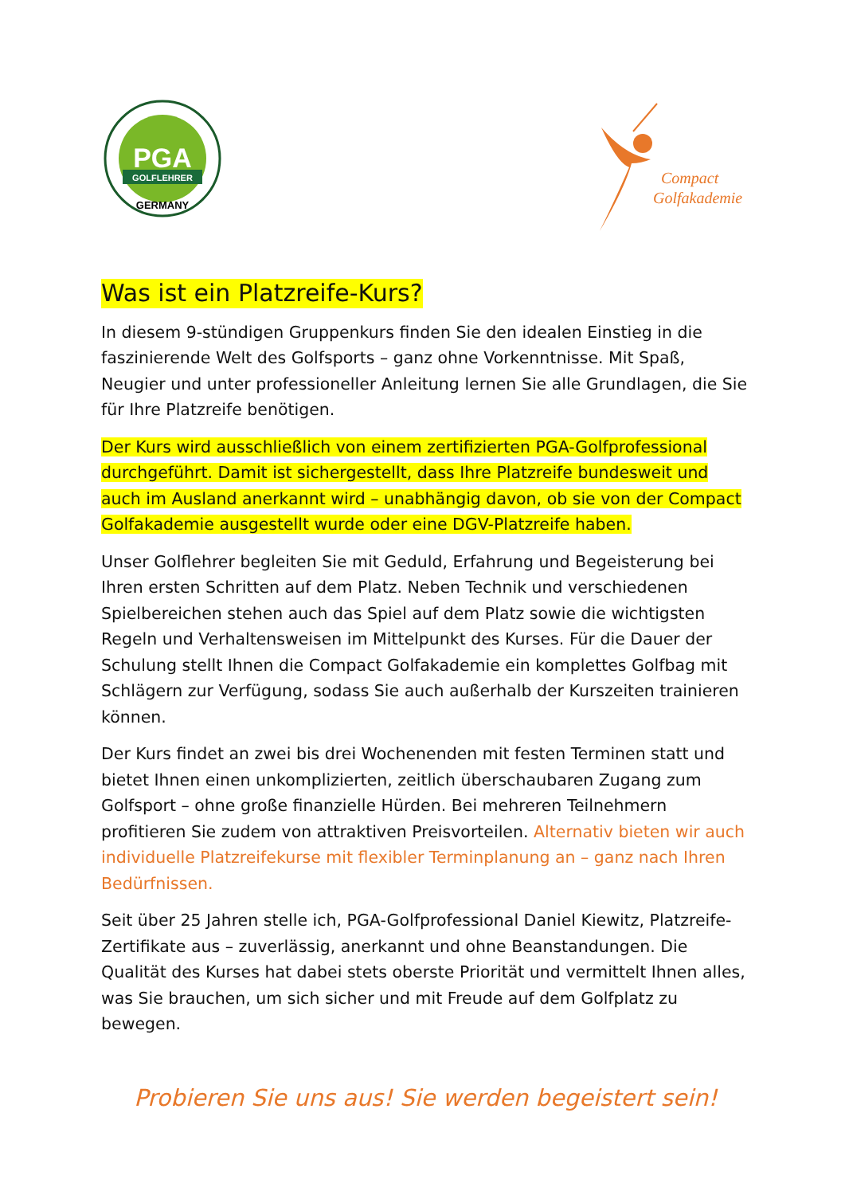PGA
GOLFLEHRER
GERMANY
Compact
Golfakademie
Was ist ein Platzreife-Kurs?
In diesem 9-stündigen Gruppenkurs finden Sie den idealen Einstieg in die faszinierende Welt des Golfsports – ganz ohne Vorkenntnisse. Mit Spaß, Neugier und unter professioneller Anleitung lernen Sie alle Grundlagen, die Sie für Ihre Platzreife benötigen.
Der Kurs wird ausschließlich von einem zertifizierten PGA-Golfprofessional durchgeführt. Damit ist sichergestellt, dass Ihre Platzreife bundesweit und auch im Ausland anerkannt wird – unabhängig davon, ob sie von der Compact Golfakademie ausgestellt wurde oder eine DGV-Platzreife haben.
Unser Golflehrer begleiten Sie mit Geduld, Erfahrung und Begeisterung bei Ihren ersten Schritten auf dem Platz. Neben Technik und verschiedenen Spielbereichen stehen auch das Spiel auf dem Platz sowie die wichtigsten Regeln und Verhaltensweisen im Mittelpunkt des Kurses. Für die Dauer der Schulung stellt Ihnen die Compact Golfakademie ein komplettes Golfbag mit Schlägern zur Verfügung, sodass Sie auch außerhalb der Kurszeiten trainieren können.
Der Kurs findet an zwei bis drei Wochenenden mit festen Terminen statt und bietet Ihnen einen unkomplizierten, zeitlich überschaubaren Zugang zum Golfsport – ohne große finanzielle Hürden. Bei mehreren Teilnehmern profitieren Sie zudem von attraktiven Preisvorteilen. Alternativ bieten wir auch individuelle Platzreifekurse mit flexibler Terminplanung an – ganz nach Ihren Bedürfnissen.
Seit über 25 Jahren stelle ich, PGA-Golfprofessional Daniel Kiewitz, Platzreife-Zertifikate aus – zuverlässig, anerkannt und ohne Beanstandungen. Die Qualität des Kurses hat dabei stets oberste Priorität und vermittelt Ihnen alles, was Sie brauchen, um sich sicher und mit Freude auf dem Golfplatz zu bewegen.
Probieren Sie uns aus! Sie werden begeistert sein!